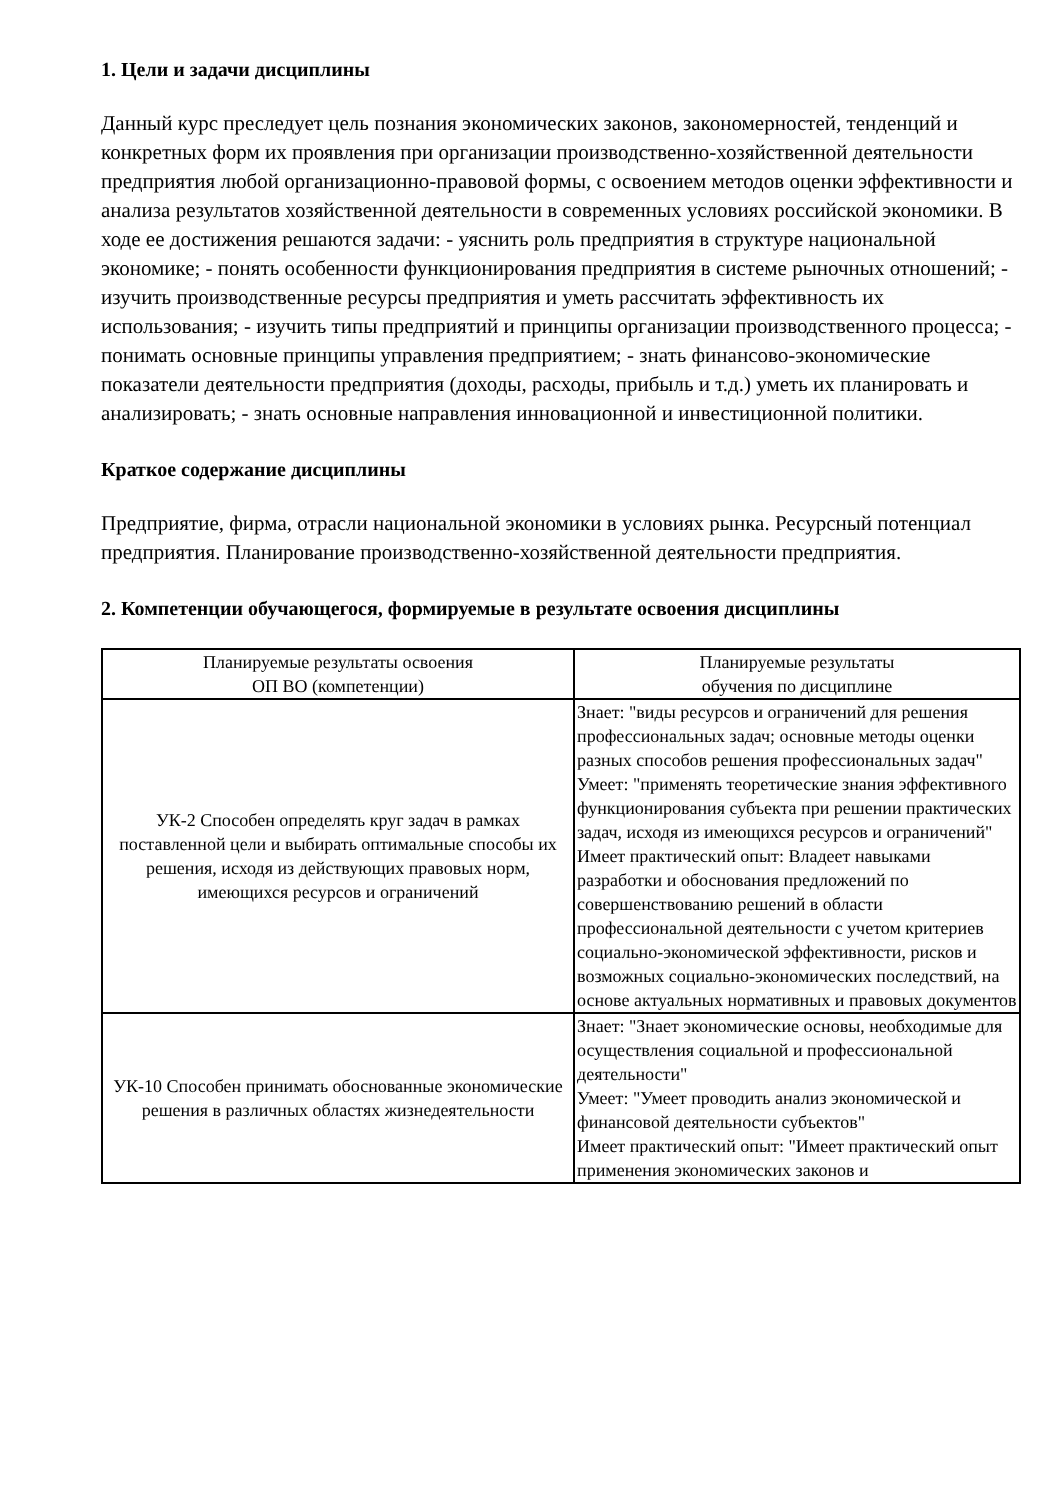1. Цели и задачи дисциплины
Данный курс преследует цель познания экономических законов, закономерностей, тенденций и конкретных форм их проявления при организации производственно-хозяйственной деятельности предприятия любой организационно-правовой формы, с освоением методов оценки эффективности и анализа результатов хозяйственной деятельности в современных условиях российской экономики. В ходе ее достижения решаются задачи: - уяснить роль предприятия в структуре национальной экономике; - понять особенности функционирования предприятия в системе рыночных отношений; - изучить производственные ресурсы предприятия и уметь рассчитать эффективность их использования; - изучить типы предприятий и принципы организации производственного процесса; - понимать основные принципы управления предприятием; - знать финансово-экономические показатели деятельности предприятия (доходы, расходы, прибыль и т.д.) уметь их планировать и анализировать; - знать основные направления инновационной и инвестиционной политики.
Краткое содержание дисциплины
Предприятие, фирма, отрасли национальной экономики в условиях рынка. Ресурсный потенциал предприятия. Планирование производственно-хозяйственной деятельности предприятия.
2. Компетенции обучающегося, формируемые в результате освоения дисциплины
| Планируемые результаты освоения ОП ВО (компетенции) | Планируемые результаты обучения по дисциплине |
| --- | --- |
| УК-2 Способен определять круг задач в рамках поставленной цели и выбирать оптимальные способы их решения, исходя из действующих правовых норм, имеющихся ресурсов и ограничений | Знает: "виды ресурсов и ограничений для решения профессиональных задач; основные методы оценки разных способов решения профессиональных задач" Умеет: "применять теоретические знания эффективного функционирования субъекта при решении практических задач, исходя из имеющихся ресурсов и ограничений" Имеет практический опыт: Владеет навыками разработки и обоснования предложений по совершенствованию решений в области профессиональной деятельности с учетом критериев социально-экономической эффективности, рисков и возможных социально-экономических последствий, на основе актуальных нормативных и правовых документов |
| УК-10 Способен принимать обоснованные экономические решения в различных областях жизнедеятельности | Знает: "Знает экономические основы, необходимые для осуществления социальной и профессиональной деятельности" Умеет: "Умеет проводить анализ экономической и финансовой деятельности субъектов" Имеет практический опыт: "Имеет практический опыт применения экономических законов и |